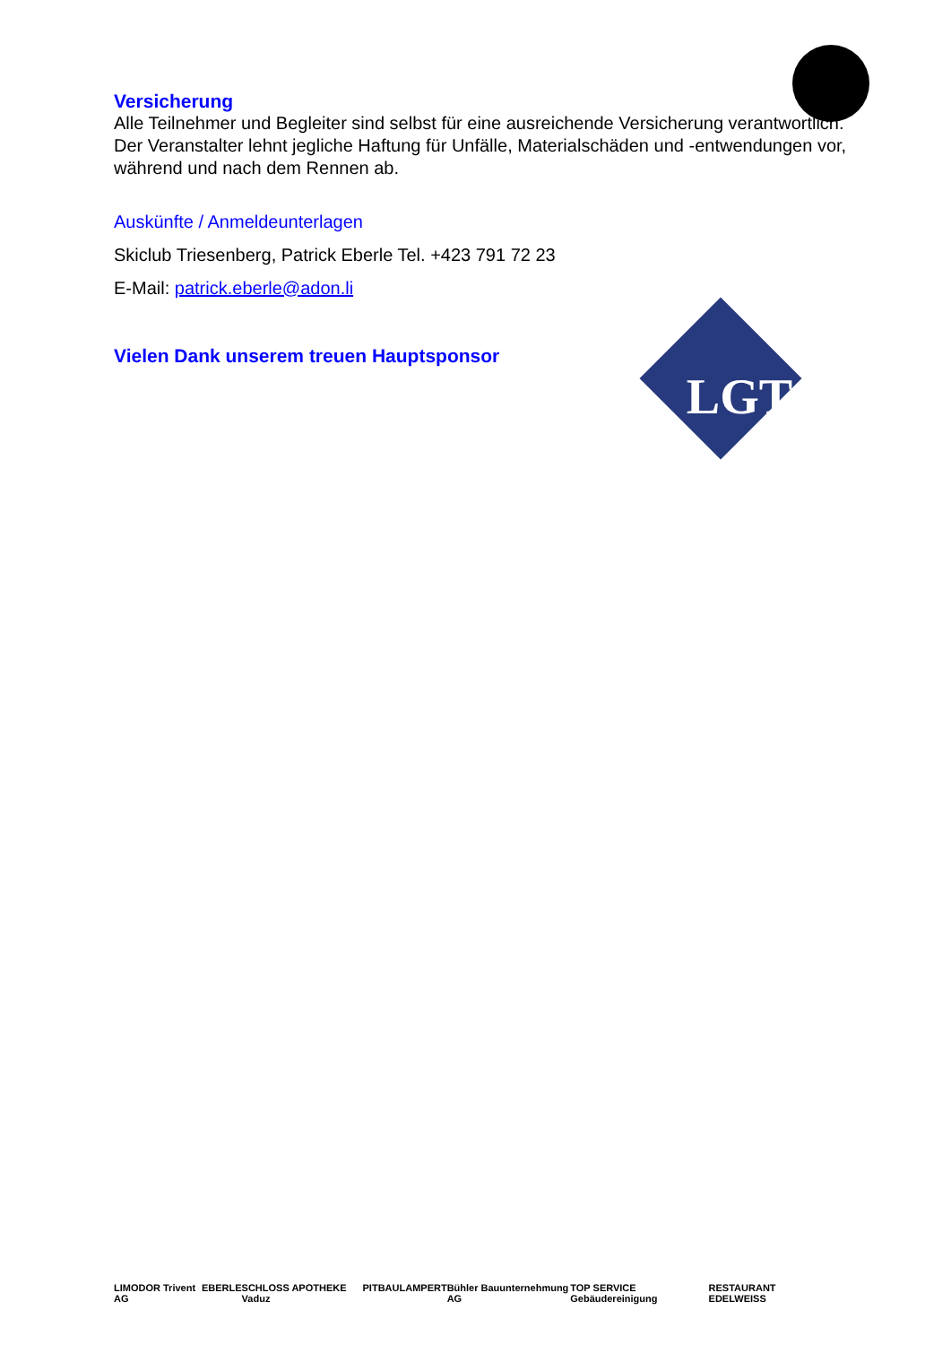Versicherung
Alle Teilnehmer und Begleiter sind selbst für eine ausreichende Versicherung verantwortlich. Der Veranstalter lehnt jegliche Haftung für Unfälle, Materialschäden und -entwendungen vor, während und nach dem Rennen ab.
Auskünfte / Anmeldeunterlagen
Skiclub Triesenberg, Patrick Eberle Tel. +423 791 72 23
E-Mail: patrick.eberle@adon.li
Vielen Dank unserem treuen Hauptsponsor
LGT
LIMODOR Trivent AG EBERLE SCHLOSS APOTHEKE Vaduz PITBAU LAMPERT Bühler Bauunternehmung AG TOP SERVICE Gebäudereinigung RESTAURANT EDELWEISS